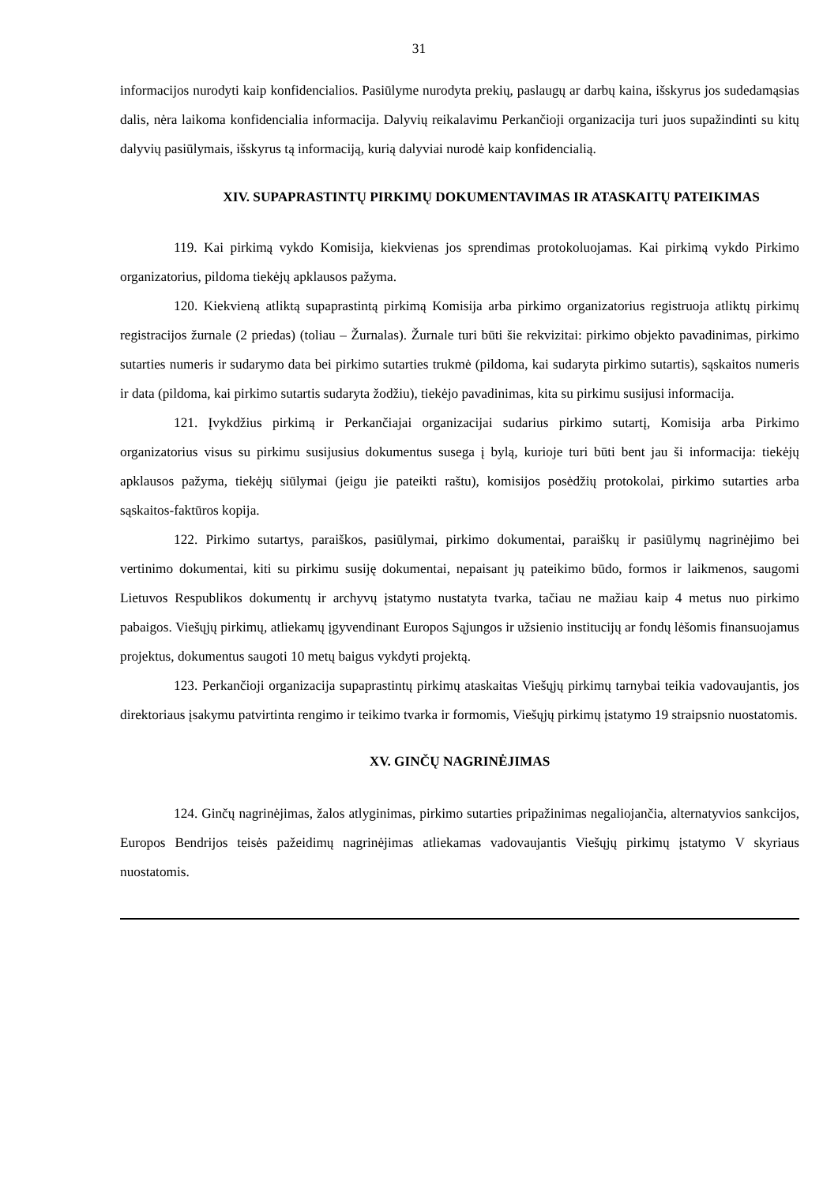31
informacijos nurodyti kaip konfidencialios. Pasiūlyme nurodyta prekių, paslaugų ar darbų kaina, išskyrus jos sudedamąsias dalis, nėra laikoma konfidencialia informacija. Dalyvių reikalavimu Perkančioji organizacija turi juos supažindinti su kitų dalyvių pasiūlymais, išskyrus tą informaciją, kurią dalyviai nurodė kaip konfidencialią.
XIV. SUPAPRASTINTŲ PIRKIMŲ DOKUMENTAVIMAS IR ATASKAITŲ PATEIKIMAS
119. Kai pirkimą vykdo Komisija, kiekvienas jos sprendimas protokoluojamas. Kai pirkimą vykdo Pirkimo organizatorius, pildoma tiekėjų apklausos pažyma.
120. Kiekvieną atliktą supaprastintą pirkimą Komisija arba pirkimo organizatorius registruoja atliktų pirkimų registracijos žurnale (2 priedas) (toliau – Žurnalas). Žurnale turi būti šie rekvizitai: pirkimo objekto pavadinimas, pirkimo sutarties numeris ir sudarymo data bei pirkimo sutarties trukmė (pildoma, kai sudaryta pirkimo sutartis), sąskaitos numeris ir data (pildoma, kai pirkimo sutartis sudaryta žodžiu), tiekėjo pavadinimas, kita su pirkimu susijusi informacija.
121. Įvykdžius pirkimą ir Perkančiajai organizacijai sudarius pirkimo sutartį, Komisija arba Pirkimo organizatorius visus su pirkimu susijusius dokumentus susega į bylą, kurioje turi būti bent jau ši informacija: tiekėjų apklausos pažyma, tiekėjų siūlymai (jeigu jie pateikti raštu), komisijos posėdžių protokolai, pirkimo sutarties arba sąskaitos-faktūros kopija.
122. Pirkimo sutartys, paraiškos, pasiūlymai, pirkimo dokumentai, paraiškų ir pasiūlymų nagrinėjimo bei vertinimo dokumentai, kiti su pirkimu susiję dokumentai, nepaisant jų pateikimo būdo, formos ir laikmenos, saugomi Lietuvos Respublikos dokumentų ir archyvų įstatymo nustatyta tvarka, tačiau ne mažiau kaip 4 metus nuo pirkimo pabaigos. Viešųjų pirkimų, atliekamų įgyvendinant Europos Sąjungos ir užsienio institucijų ar fondų lėšomis finansuojamus projektus, dokumentus saugoti 10 metų baigus vykdyti projektą.
123. Perkančioji organizacija supaprastintų pirkimų ataskaitas Viešųjų pirkimų tarnybai teikia vadovaujantis, jos direktoriaus įsakymu patvirtinta rengimo ir teikimo tvarka ir formomis, Viešųjų pirkimų įstatymo 19 straipsnio nuostatomis.
XV. GINČŲ NAGRINĖJIMAS
124. Ginčų nagrinėjimas, žalos atlyginimas, pirkimo sutarties pripažinimas negaliojančia, alternatyvios sankcijos, Europos Bendrijos teisės pažeidimų nagrinėjimas atliekamas vadovaujantis Viešųjų pirkimų įstatymo V skyriaus nuostatomis.